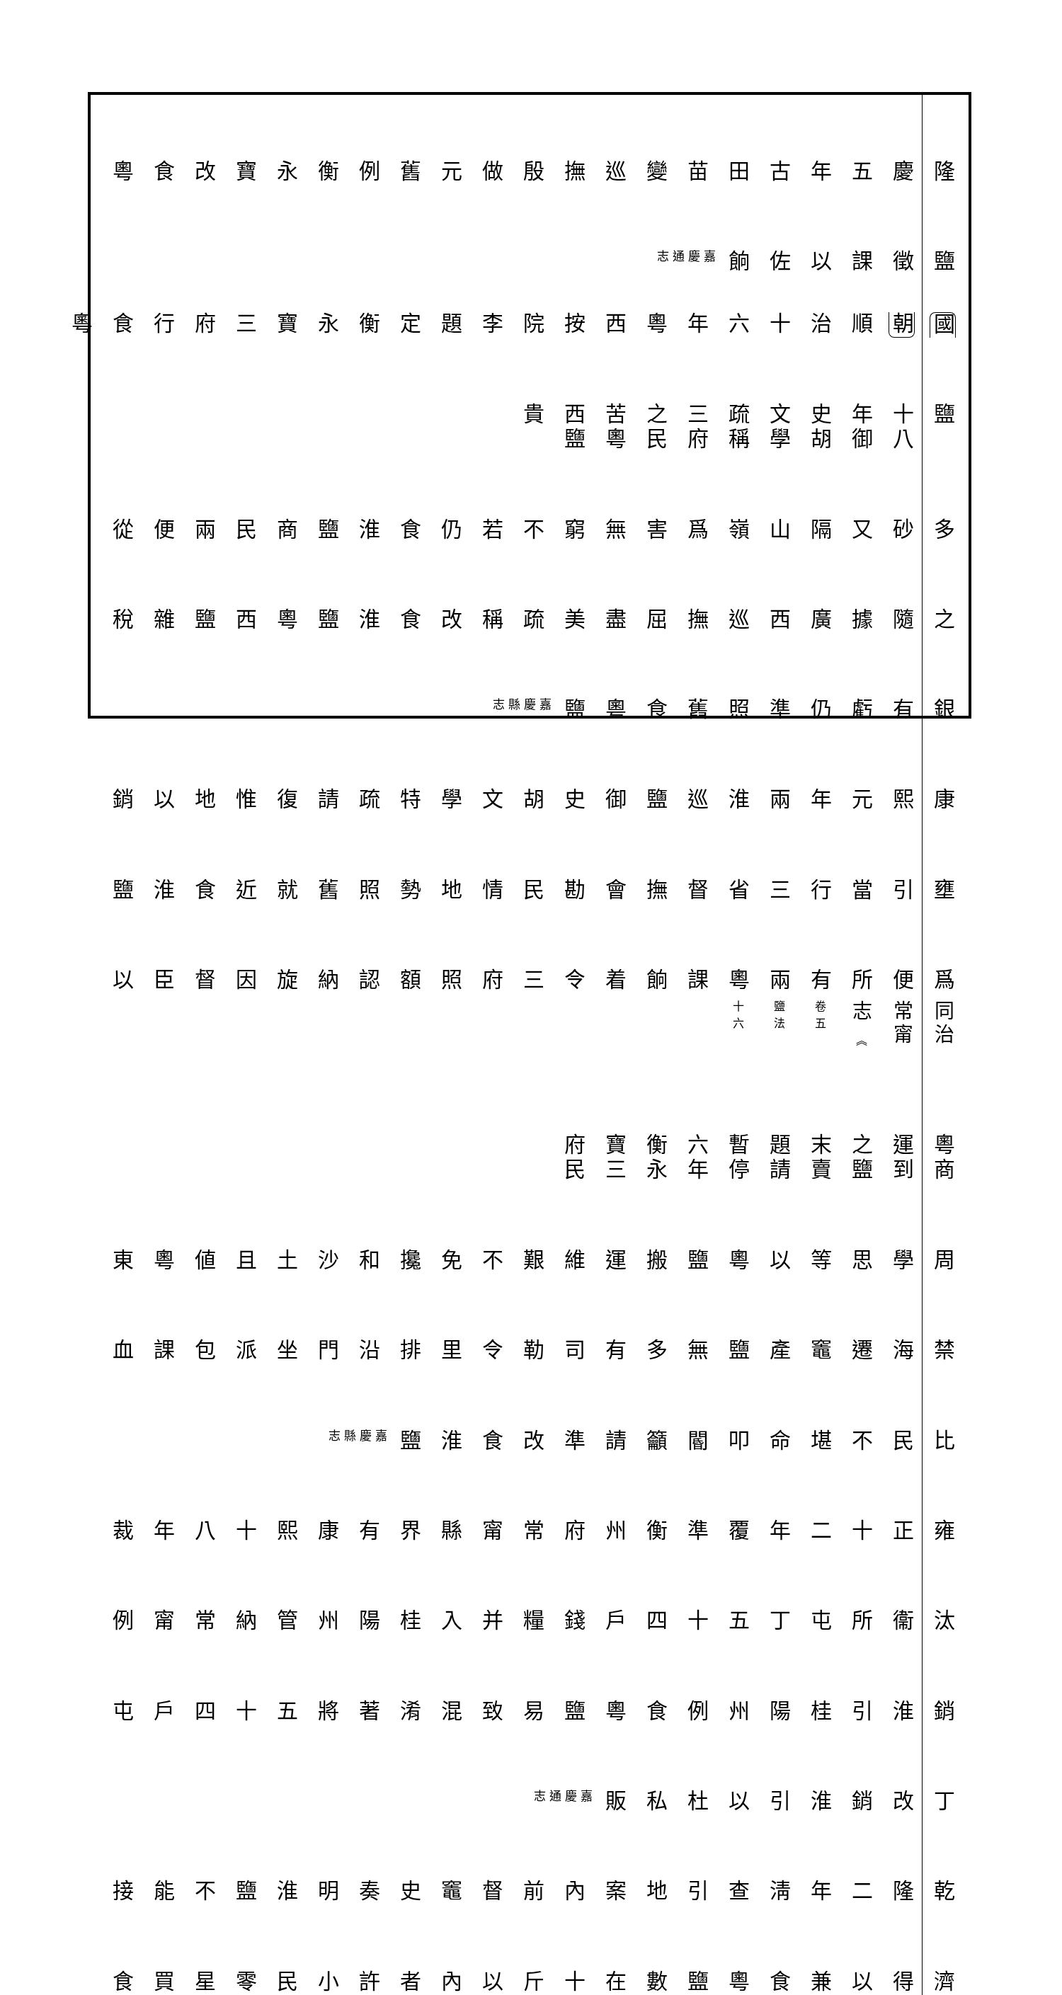隆慶五年古田苗變巡撫殷做元舊例衡永寶改食粵
鹽徵課以佐餉嘉慶通志
國朝順治十六年粵西按院李題定衡永寶三府行食粵
鹽　十八年御史胡文學疏稱三府之民苦粵西鹽貴
多砂又隔山嶺爲害無窮不若仍食淮鹽商民兩便從
之隨據廣西巡撫屈盡美疏稱改食淮鹽粵西鹽雜稅
銀有虧仍準照舊食粵鹽嘉慶縣志
康熙元年兩淮巡鹽御史胡文學特疏請復惟地以銷
壅引當行三省督撫會勘民情地勢照舊就近食淮鹽
爲便所有兩粵課餉着令三府照額認納旋因督臣以
同治常甯志 ︽ 卷五　　　鹽法　　　十六
粵商運到之鹽末賣題請暫停　六年衡永寶三府民
周學思等以粵鹽搬運維艱不免攙和沙土且値粵東
禁海遷竈產鹽無多有司勒令里排沿門坐派包課血
比民不堪命叩閽籲請準改食淮鹽嘉慶縣志
雍正十二年覆準衡州府常甯縣界有康熙十八年裁
汰衞所屯丁五十四戶錢糧并入桂陽州管納常甯例
銷淮引桂陽州例食粵鹽易致混淆著將五十四戶屯
丁改銷淮引以杜私販嘉慶通志
乾隆二年淸查引地案內前督竈史奏明淮鹽不能接
濟得以兼食粵鹽數在十斤以內者許小民零星買食